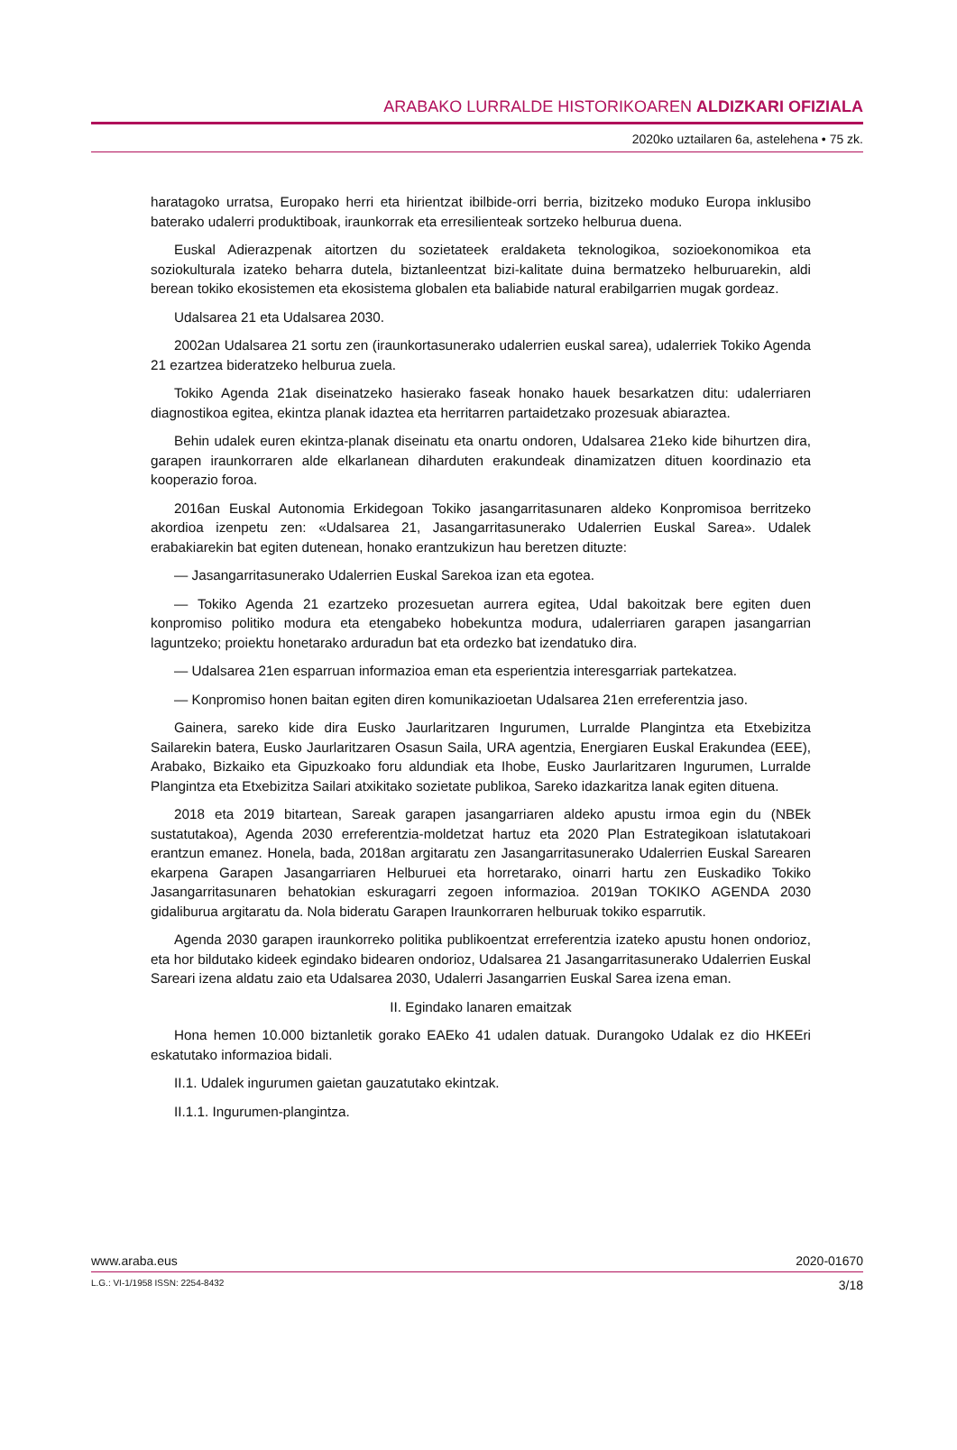ARABAKO LURRALDE HISTORIKOAREN ALDIZKARI OFIZIALA
2020ko uztailaren 6a, astelehena • 75 zk.
haratagoko urratsa, Europako herri eta hirientzat ibilbide-orri berria, bizitzeko moduko Europa inklusibo baterako udalerri produktiboak, iraunkorrak eta erresilienteak sortzeko helburua duena.
Euskal Adierazpenak aitortzen du sozietateek eraldaketa teknologikoa, sozioekonomikoa eta soziokulturala izateko beharra dutela, biztanleentzat bizi-kalitate duina bermatzeko helburuarekin, aldi berean tokiko ekosistemen eta ekosistema globalen eta baliabide natural erabilgarrien mugak gordeaz.
Udalsarea 21 eta Udalsarea 2030.
2002an Udalsarea 21 sortu zen (iraunkortasunerako udalerrien euskal sarea), udalerriek Tokiko Agenda 21 ezartzea bideratzeko helburua zuela.
Tokiko Agenda 21ak diseinatzeko hasierako faseak honako hauek besarkatzen ditu: udalerriaren diagnostikoa egitea, ekintza planak idaztea eta herritarren partaidetzako prozesuak abiaraztea.
Behin udalek euren ekintza-planak diseinatu eta onartu ondoren, Udalsarea 21eko kide bihurtzen dira, garapen iraunkorraren alde elkarlanean diharduten erakundeak dinamizatzen dituen koordinazio eta kooperazio foroa.
2016an Euskal Autonomia Erkidegoan Tokiko jasangarritasunaren aldeko Konpromisoa berritzeko akordioa izenpetu zen: «Udalsarea 21, Jasangarritasunerako Udalerrien Euskal Sarea». Udalek erabakiarekin bat egiten dutenean, honako erantzukizun hau beretzen dituzte:
— Jasangarritasunerako Udalerrien Euskal Sarekoa izan eta egotea.
— Tokiko Agenda 21 ezartzeko prozesuetan aurrera egitea, Udal bakoitzak bere egiten duen konpromiso politiko modura eta etengabeko hobekuntza modura, udalerriaren garapen jasangarrian laguntzeko; proiektu honetarako arduradun bat eta ordezko bat izendatuko dira.
— Udalsarea 21en esparruan informazioa eman eta esperientzia interesgarriak partekatzea.
— Konpromiso honen baitan egiten diren komunikazioetan Udalsarea 21en erreferentzia jaso.
Gainera, sareko kide dira Eusko Jaurlaritzaren Ingurumen, Lurralde Plangintza eta Etxebizitza Sailarekin batera, Eusko Jaurlaritzaren Osasun Saila, URA agentzia, Energiaren Euskal Erakundea (EEE), Arabako, Bizkaiko eta Gipuzkoako foru aldundiak eta Ihobe, Eusko Jaurlaritzaren Ingurumen, Lurralde Plangintza eta Etxebizitza Sailari atxikitako sozietate publikoa, Sareko idazkaritza lanak egiten dituena.
2018 eta 2019 bitartean, Sareak garapen jasangarriaren aldeko apustu irmoa egin du (NBEk sustatutakoa), Agenda 2030 erreferentzia-moldetzat hartuz eta 2020 Plan Estrategikoan islatutakoari erantzun emanez. Honela, bada, 2018an argitaratu zen Jasangarritasunerako Udalerrien Euskal Sarearen ekarpena Garapen Jasangarriaren Helburuei eta horretarako, oinarri hartu zen Euskadiko Tokiko Jasangarritasunaren behatokian eskuragarri zegoen informazioa. 2019an TOKIKO AGENDA 2030 gidaliburua argitaratu da. Nola bideratu Garapen Iraunkorraren helburuak tokiko esparrutik.
Agenda 2030 garapen iraunkorreko politika publikoentzat erreferentzia izateko apustu honen ondorioz, eta hor bildutako kideek egindako bidearen ondorioz, Udalsarea 21 Jasangarritasunerako Udalerrien Euskal Sareari izena aldatu zaio eta Udalsarea 2030, Udalerri Jasangarrien Euskal Sarea izena eman.
II. Egindako lanaren emaitzak
Hona hemen 10.000 biztanletik gorako EAEko 41 udalen datuak. Durangoko Udalak ez dio HKEEri eskatutako informazioa bidali.
II.1. Udalek ingurumen gaietan gauzatutako ekintzak.
II.1.1. Ingurumen-plangintza.
www.araba.eus 2020-01670
L.G.: VI-1/1958 ISSN: 2254-8432 3/18